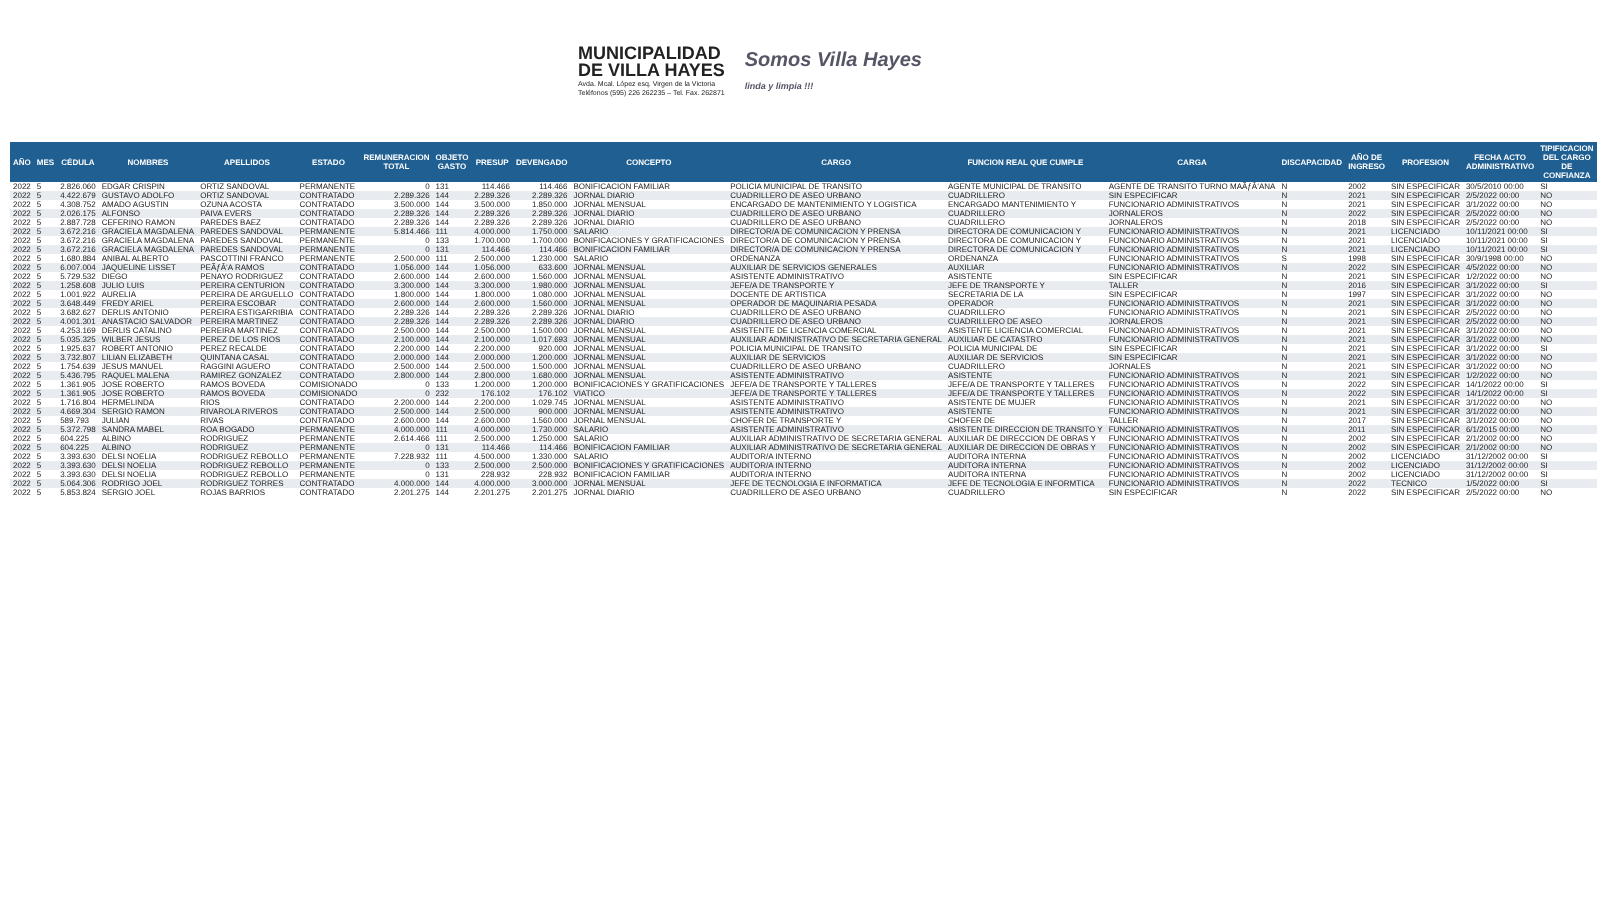MUNICIPALIDAD
DE VILLA HAYES
Avda. Mcal. López esq. Virgen de la Victoria
Teléfonos (595) 226 262235 – Tel. Fax. 262871
Somos Villa Hayes
linda y limpia !!!
| AÑO | MES | CÉDULA | NOMBRES | APELLIDOS | ESTADO | REMUNERACION TOTAL | OBJETO GASTO | PRESUP | DEVENGADO | CONCEPTO | CARGO | FUNCION REAL QUE CUMPLE | CARGA | DISCAPACIDAD | AÑO DE INGRESO | PROFESION | FECHA ACTO ADMINISTRATIVO | TIPIFICACION DEL CARGO DE CONFIANZA |
| --- | --- | --- | --- | --- | --- | --- | --- | --- | --- | --- | --- | --- | --- | --- | --- | --- | --- | --- |
| 2022 | 5 | 2.826.060 | EDGAR CRISPIN | ORTIZ SANDOVAL | PERMANENTE | 0 | 131 | 114.466 | 114.466 | BONIFICACION FAMILIAR | POLICIA MUNICIPAL DE TRANSITO | AGENTE MUNICIPAL DE TRANSITO | AGENTE DE TRANSITO TURNO MAÃƒÂ‘ANA | N | 2002 | SIN ESPECIFICAR | 30/5/2010 00:00 | SI |
| 2022 | 5 | 4.422.679 | GUSTAVO ADOLFO | ORTIZ SANDOVAL | CONTRATADO | 2.289.326 | 144 | 2.289.326 | 2.289.326 | JORNAL DIARIO | CUADRILLERO DE ASEO URBANO | CUADRILLERO | SIN ESPECIFICAR | N | 2021 | SIN ESPECIFICAR | 2/5/2022 00:00 | NO |
| 2022 | 5 | 4.308.752 | AMADO AGUSTIN | OZUNA ACOSTA | CONTRATADO | 3.500.000 | 144 | 3.500.000 | 1.850.000 | JORNAL MENSUAL | ENCARGADO DE MANTENIMIENTO Y LOGISTICA | ENCARGADO MANTENIMIENTO Y | FUNCIONARIO ADMINISTRATIVOS | N | 2021 | SIN ESPECIFICAR | 3/1/2022 00:00 | NO |
| 2022 | 5 | 2.026.175 | ALFONSO | PAIVA EVERS | CONTRATADO | 2.289.326 | 144 | 2.289.326 | 2.289.326 | JORNAL DIARIO | CUADRILLERO DE ASEO URBANO | CUADRILLERO | JORNALEROS | N | 2022 | SIN ESPECIFICAR | 2/5/2022 00:00 | NO |
| 2022 | 5 | 2.887.728 | CEFERINO RAMON | PAREDES BAEZ | CONTRATADO | 2.289.326 | 144 | 2.289.326 | 2.289.326 | JORNAL DIARIO | CUADRILLERO DE ASEO URBANO | CUADRILLERO | JORNALEROS | N | 2018 | SIN ESPECIFICAR | 2/5/2022 00:00 | NO |
| 2022 | 5 | 3.672.216 | GRACIELA MAGDALENA | PAREDES SANDOVAL | PERMANENTE | 5.814.466 | 111 | 4.000.000 | 1.750.000 | SALARIO | DIRECTOR/A DE COMUNICACION Y PRENSA | DIRECTORA DE COMUNICACION Y | FUNCIONARIO ADMINISTRATIVOS | N | 2021 | LICENCIADO | 10/11/2021 00:00 | SI |
| 2022 | 5 | 3.672.216 | GRACIELA MAGDALENA | PAREDES SANDOVAL | PERMANENTE | 0 | 133 | 1.700.000 | 1.700.000 | BONIFICACIONES Y GRATIFICACIONES | DIRECTOR/A DE COMUNICACION Y PRENSA | DIRECTORA DE COMUNICACION Y | FUNCIONARIO ADMINISTRATIVOS | N | 2021 | LICENCIADO | 10/11/2021 00:00 | SI |
| 2022 | 5 | 3.672.216 | GRACIELA MAGDALENA | PAREDES SANDOVAL | PERMANENTE | 0 | 131 | 114.466 | 114.466 | BONIFICACION FAMILIAR | DIRECTOR/A DE COMUNICACION Y PRENSA | DIRECTORA DE COMUNICACION Y | FUNCIONARIO ADMINISTRATIVOS | N | 2021 | LICENCIADO | 10/11/2021 00:00 | SI |
| 2022 | 5 | 1.680.884 | ANIBAL ALBERTO | PASCOTTINI FRANCO | PERMANENTE | 2.500.000 | 111 | 2.500.000 | 1.230.000 | SALARIO | ORDENANZA | ORDENANZA | FUNCIONARIO ADMINISTRATIVOS | S | 1998 | SIN ESPECIFICAR | 30/9/1998 00:00 | NO |
| 2022 | 5 | 6.007.004 | JAQUELINE LISSET | PEÃƒÂ‘A RAMOS | CONTRATADO | 1.056.000 | 144 | 1.056.000 | 633.600 | JORNAL MENSUAL | AUXILIAR DE SERVICIOS GENERALES | AUXILIAR | FUNCIONARIO ADMINISTRATIVOS | N | 2022 | SIN ESPECIFICAR | 4/5/2022 00:00 | NO |
| 2022 | 5 | 5.729.532 | DIEGO | PENAYO RODRIGUEZ | CONTRATADO | 2.600.000 | 144 | 2.600.000 | 1.560.000 | JORNAL MENSUAL | ASISTENTE ADMINISTRATIVO | ASISTENTE | SIN ESPECIFICAR | N | 2021 | SIN ESPECIFICAR | 1/2/2022 00:00 | NO |
| 2022 | 5 | 1.258.608 | JULIO LUIS | PEREIRA CENTURION | CONTRATADO | 3.300.000 | 144 | 3.300.000 | 1.980.000 | JORNAL MENSUAL | JEFE/A DE TRANSPORTE Y | JEFE DE TRANSPORTE Y | TALLER | N | 2016 | SIN ESPECIFICAR | 3/1/2022 00:00 | SI |
| 2022 | 5 | 1.001.922 | AURELIA | PEREIRA DE ARGUELLO | CONTRATADO | 1.800.000 | 144 | 1.800.000 | 1.080.000 | JORNAL MENSUAL | DOCENTE DE ARTISTICA | SECRETARIA DE LA | SIN ESPECIFICAR | N | 1997 | SIN ESPECIFICAR | 3/1/2022 00:00 | NO |
| 2022 | 5 | 3.648.449 | FREDY ARIEL | PEREIRA ESCOBAR | CONTRATADO | 2.600.000 | 144 | 2.600.000 | 1.560.000 | JORNAL MENSUAL | OPERADOR DE MAQUINARIA PESADA | OPERADOR | FUNCIONARIO ADMINISTRATIVOS | N | 2021 | SIN ESPECIFICAR | 3/1/2022 00:00 | NO |
| 2022 | 5 | 3.682.627 | DERLIS ANTONIO | PEREIRA ESTIGARRIBIA | CONTRATADO | 2.289.326 | 144 | 2.289.326 | 2.289.326 | JORNAL DIARIO | CUADRILLERO DE ASEO URBANO | CUADRILLERO | FUNCIONARIO ADMINISTRATIVOS | N | 2021 | SIN ESPECIFICAR | 2/5/2022 00:00 | NO |
| 2022 | 5 | 4.001.301 | ANASTACIO SALVADOR | PEREIRA MARTINEZ | CONTRATADO | 2.289.326 | 144 | 2.289.326 | 2.289.326 | JORNAL DIARIO | CUADRILLERO DE ASEO URBANO | CUADRILLERO DE ASEO | JORNALEROS | N | 2021 | SIN ESPECIFICAR | 2/5/2022 00:00 | NO |
| 2022 | 5 | 4.253.169 | DERLIS CATALINO | PEREIRA MARTINEZ | CONTRATADO | 2.500.000 | 144 | 2.500.000 | 1.500.000 | JORNAL MENSUAL | ASISTENTE DE LICENCIA COMERCIAL | ASISTENTE LICIENCIA COMERCIAL | FUNCIONARIO ADMINISTRATIVOS | N | 2021 | SIN ESPECIFICAR | 3/1/2022 00:00 | NO |
| 2022 | 5 | 5.035.325 | WILBER JESUS | PEREZ DE LOS RIOS | CONTRATADO | 2.100.000 | 144 | 2.100.000 | 1.017.693 | JORNAL MENSUAL | AUXILIAR ADMINISTRATIVO DE SECRETARIA GENERAL | AUXILIAR DE CATASTRO | FUNCIONARIO ADMINISTRATIVOS | N | 2021 | SIN ESPECIFICAR | 3/1/2022 00:00 | NO |
| 2022 | 5 | 1.925.637 | ROBERT ANTONIO | PEREZ RECALDE | CONTRATADO | 2.200.000 | 144 | 2.200.000 | 920.000 | JORNAL MENSUAL | POLICIA MUNICIPAL DE TRANSITO | POLICIA MUNICIPAL DE | SIN ESPECIFICAR | N | 2021 | SIN ESPECIFICAR | 3/1/2022 00:00 | SI |
| 2022 | 5 | 3.732.807 | LILIAN ELIZABETH | QUINTANA CASAL | CONTRATADO | 2.000.000 | 144 | 2.000.000 | 1.200.000 | JORNAL MENSUAL | AUXILIAR DE SERVICIOS | AUXILIAR DE SERVICIOS | SIN ESPECIFICAR | N | 2021 | SIN ESPECIFICAR | 3/1/2022 00:00 | NO |
| 2022 | 5 | 1.754.639 | JESUS MANUEL | RAGGINI AGUERO | CONTRATADO | 2.500.000 | 144 | 2.500.000 | 1.500.000 | JORNAL MENSUAL | CUADRILLERO DE ASEO URBANO | CUADRILLERO | JORNALES | N | 2021 | SIN ESPECIFICAR | 3/1/2022 00:00 | NO |
| 2022 | 5 | 5.436.795 | RAQUEL MALENA | RAMIREZ GONZALEZ | CONTRATADO | 2.800.000 | 144 | 2.800.000 | 1.680.000 | JORNAL MENSUAL | ASISTENTE ADMINISTRATIVO | ASISTENTE | FUNCIONARIO ADMINISTRATIVOS | N | 2021 | SIN ESPECIFICAR | 1/2/2022 00:00 | NO |
| 2022 | 5 | 1.361.905 | JOSE ROBERTO | RAMOS BOVEDA | COMISIONADO | 0 | 133 | 1.200.000 | 1.200.000 | BONIFICACIONES Y GRATIFICACIONES | JEFE/A DE TRANSPORTE Y TALLERES | JEFE/A DE TRANSPORTE Y TALLERES | FUNCIONARIO ADMINISTRATIVOS | N | 2022 | SIN ESPECIFICAR | 14/1/2022 00:00 | SI |
| 2022 | 5 | 1.361.905 | JOSE ROBERTO | RAMOS BOVEDA | COMISIONADO | 0 | 232 | 176.102 | 176.102 | VIATICO | JEFE/A DE TRANSPORTE Y TALLERES | JEFE/A DE TRANSPORTE Y TALLERES | FUNCIONARIO ADMINISTRATIVOS | N | 2022 | SIN ESPECIFICAR | 14/1/2022 00:00 | SI |
| 2022 | 5 | 1.716.804 | HERMELINDA | RIOS | CONTRATADO | 2.200.000 | 144 | 2.200.000 | 1.029.745 | JORNAL MENSUAL | ASISTENTE ADMINISTRATIVO | ASISTENTE DE MUJER | FUNCIONARIO ADMINISTRATIVOS | N | 2021 | SIN ESPECIFICAR | 3/1/2022 00:00 | NO |
| 2022 | 5 | 4.669.304 | SERGIO RAMON | RIVAROLA RIVEROS | CONTRATADO | 2.500.000 | 144 | 2.500.000 | 900.000 | JORNAL MENSUAL | ASISTENTE ADMINISTRATIVO | ASISTENTE | FUNCIONARIO ADMINISTRATIVOS | N | 2021 | SIN ESPECIFICAR | 3/1/2022 00:00 | NO |
| 2022 | 5 | 589.793 | JULIAN | RIVAS | CONTRATADO | 2.600.000 | 144 | 2.600.000 | 1.560.000 | JORNAL MENSUAL | CHOFER DE TRANSPORTE Y | CHOFER DE | TALLER | N | 2017 | SIN ESPECIFICAR | 3/1/2022 00:00 | NO |
| 2022 | 5 | 5.372.798 | SANDRA MABEL | ROA BOGADO | PERMANENTE | 4.000.000 | 111 | 4.000.000 | 1.730.000 | SALARIO | ASISTENTE ADMINISTRATIVO | ASISTENTE DIRECCION DE TRANSITO Y | FUNCIONARIO ADMINISTRATIVOS | N | 2011 | SIN ESPECIFICAR | 6/1/2015 00:00 | NO |
| 2022 | 5 | 604.225 | ALBINO | RODRIGUEZ | PERMANENTE | 2.614.466 | 111 | 2.500.000 | 1.250.000 | SALARIO | AUXILIAR ADMINISTRATIVO DE SECRETARIA GENERAL | AUXILIAR DE DIRECCION DE OBRAS Y | FUNCIONARIO ADMINISTRATIVOS | N | 2002 | SIN ESPECIFICAR | 2/1/2002 00:00 | NO |
| 2022 | 5 | 604.225 | ALBINO | RODRIGUEZ | PERMANENTE | 0 | 131 | 114.466 | 114.466 | BONIFICACION FAMILIAR | AUXILIAR ADMINISTRATIVO DE SECRETARIA GENERAL | AUXILIAR DE DIRECCION DE OBRAS Y | FUNCIONARIO ADMINISTRATIVOS | N | 2002 | SIN ESPECIFICAR | 2/1/2002 00:00 | NO |
| 2022 | 5 | 3.393.630 | DELSI NOELIA | RODRIGUEZ REBOLLO | PERMANENTE | 7.228.932 | 111 | 4.500.000 | 1.330.000 | SALARIO | AUDITOR/A INTERNO | AUDITORA INTERNA | FUNCIONARIO ADMINISTRATIVOS | N | 2002 | LICENCIADO | 31/12/2002 00:00 | SI |
| 2022 | 5 | 3.393.630 | DELSI NOELIA | RODRIGUEZ REBOLLO | PERMANENTE | 0 | 133 | 2.500.000 | 2.500.000 | BONIFICACIONES Y GRATIFICACIONES | AUDITOR/A INTERNO | AUDITORA INTERNA | FUNCIONARIO ADMINISTRATIVOS | N | 2002 | LICENCIADO | 31/12/2002 00:00 | SI |
| 2022 | 5 | 3.393.630 | DELSI NOELIA | RODRIGUEZ REBOLLO | PERMANENTE | 0 | 131 | 228.932 | 228.932 | BONIFICACION FAMILIAR | AUDITOR/A INTERNO | AUDITORA INTERNA | FUNCIONARIO ADMINISTRATIVOS | N | 2002 | LICENCIADO | 31/12/2002 00:00 | SI |
| 2022 | 5 | 5.064.306 | RODRIGO JOEL | RODRIGUEZ TORRES | CONTRATADO | 4.000.000 | 144 | 4.000.000 | 3.000.000 | JORNAL MENSUAL | JEFE DE TECNOLOGIA E INFORMATICA | JEFE DE TECNOLOGIA E INFORMTICA | FUNCIONARIO ADMINISTRATIVOS | N | 2022 | TECNICO | 1/5/2022 00:00 | SI |
| 2022 | 5 | 5.853.824 | SERGIO JOEL | ROJAS BARRIOS | CONTRATADO | 2.201.275 | 144 | 2.201.275 | 2.201.275 | JORNAL DIARIO | CUADRILLERO DE ASEO URBANO | CUADRILLERO | SIN ESPECIFICAR | N | 2022 | SIN ESPECIFICAR | 2/5/2022 00:00 | NO |